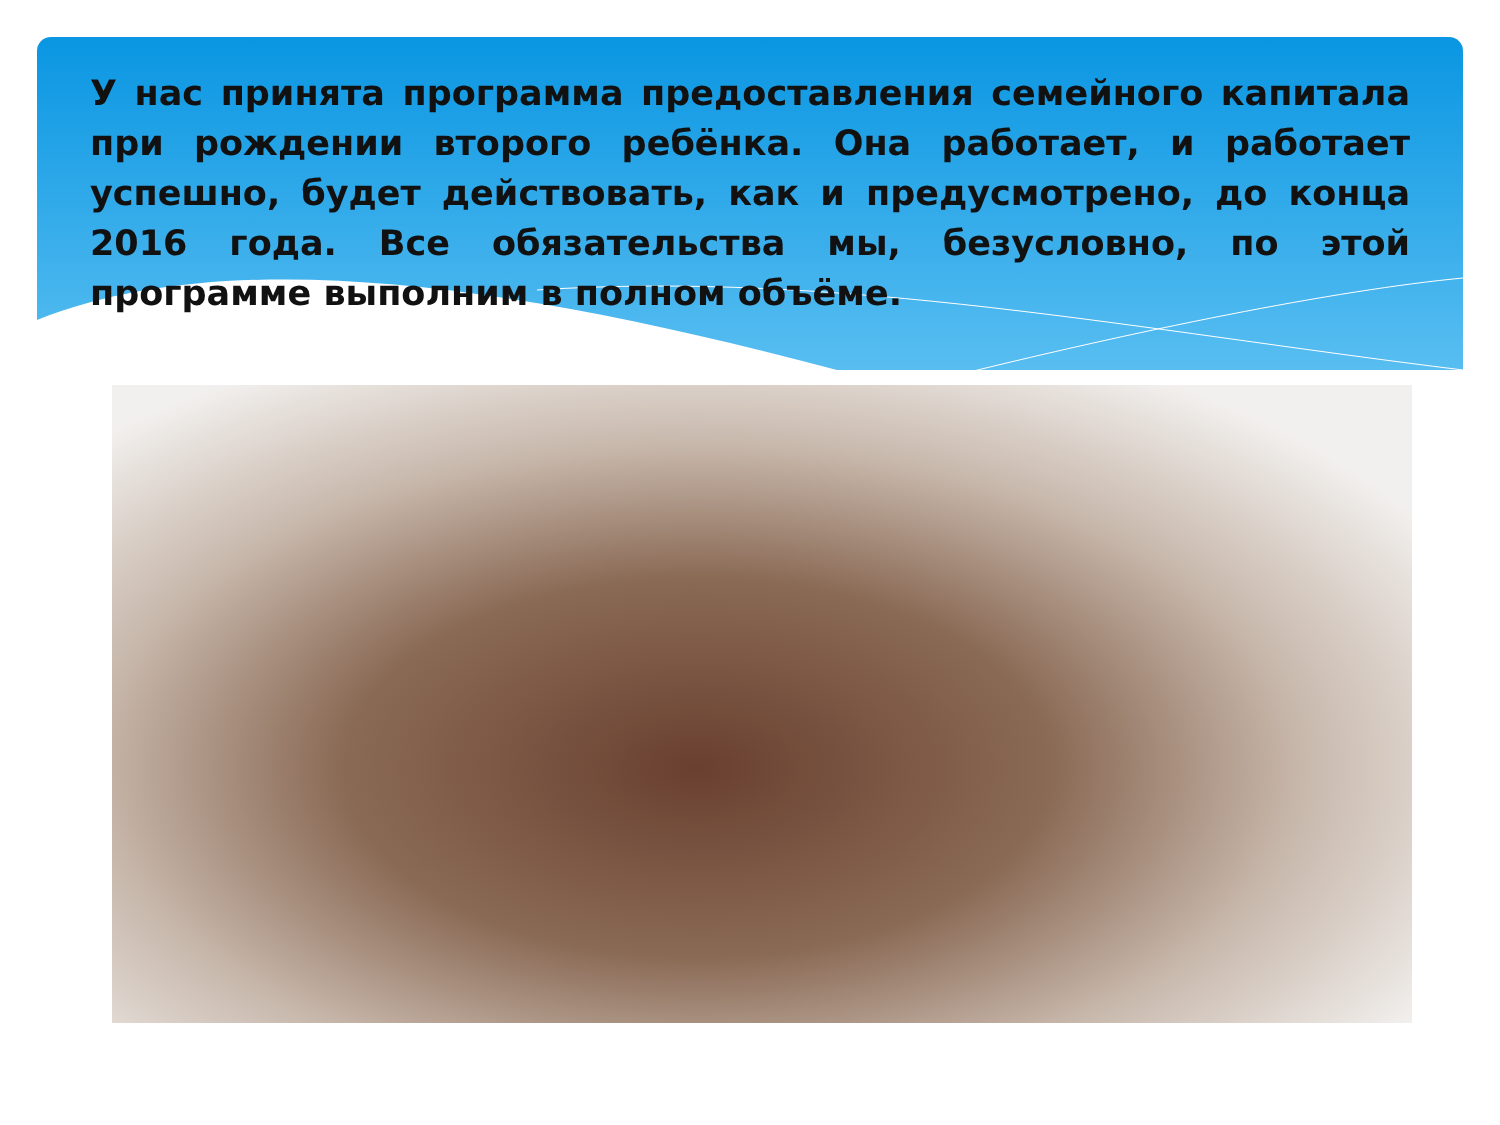У нас принята программа предоставления семейного капитала при рождении второго ребёнка. Она работает, и работает успешно, будет действовать, как и предусмотрено, до конца 2016 года. Все обязательства мы, безусловно, по этой программе выполним в полном объёме.